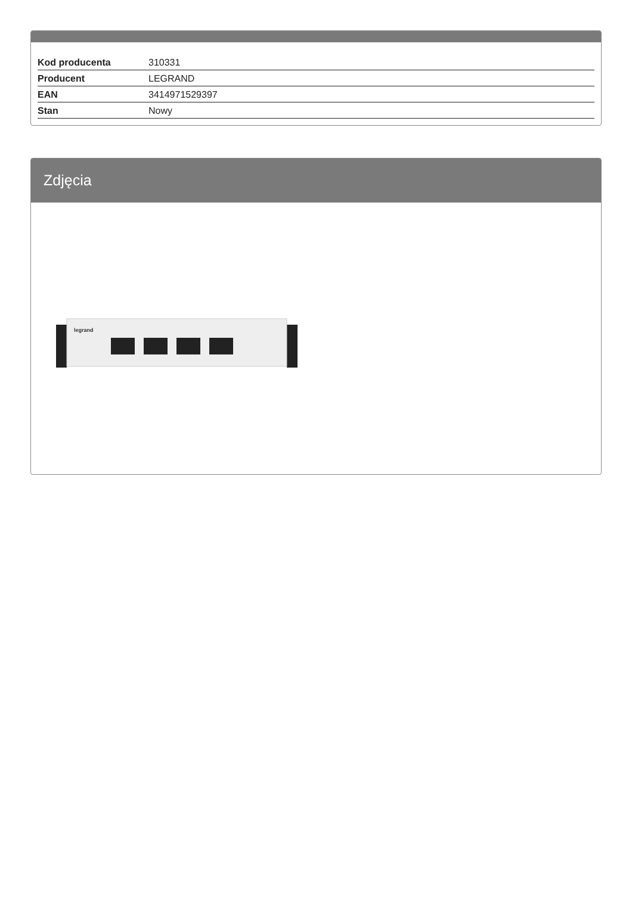| Kod producenta | 310331 |
| Producent | LEGRAND |
| EAN | 3414971529397 |
| Stan | Nowy |
Zdjęcia
legrand